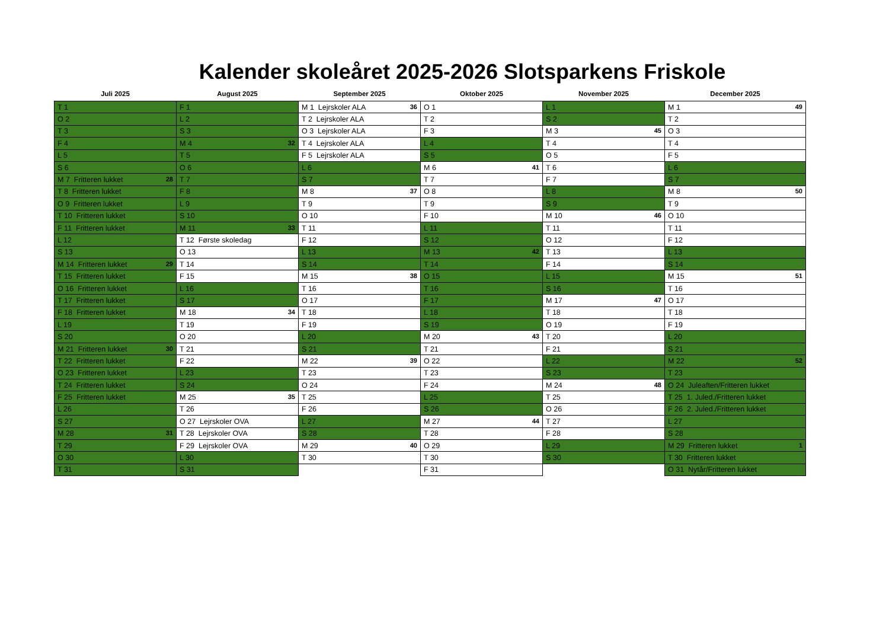Kalender skoleåret 2025-2026 Slotsparkens Friskole
| Juli 2025 | August 2025 | September 2025 | Oktober 2025 | November 2025 | December 2025 |
| --- | --- | --- | --- | --- | --- |
| T 1 | F 1 | M 1 Lejrskoler ALA 36 | O 1 | L 1 | M 1 49 |
| O 2 | L 2 | T 2 Lejrskoler ALA | T 2 | S 2 | T 2 |
| T 3 | S 3 | O 3 Lejrskoler ALA | F 3 | M 3 45 | O 3 |
| F 4 | M 4 32 | T 4 Lejrskoler ALA | L 4 | T 4 | T 4 |
| L 5 | T 5 | F 5 Lejrskoler ALA | S 5 | O 5 | F 5 |
| S 6 | O 6 | L 6 | M 6 41 | T 6 | L 6 |
| M 7 Fritteren lukket 28 | T 7 | S 7 | T 7 | F 7 | S 7 |
| T 8 Fritteren lukket | F 8 | M 8 37 | O 8 | L 8 | M 8 50 |
| O 9 Fritteren lukket | L 9 | T 9 | T 9 | S 9 | T 9 |
| T 10 Fritteren lukket | S 10 | O 10 | F 10 | M 10 46 | O 10 |
| F 11 Fritteren lukket | M 11 33 | T 11 | L 11 | T 11 | T 11 |
| L 12 | T 12 Første skoledag | F 12 | S 12 | O 12 | F 12 |
| S 13 | O 13 | L 13 | M 13 42 | T 13 | L 13 |
| M 14 Fritteren lukket 29 | T 14 | S 14 | T 14 | F 14 | S 14 |
| T 15 Fritteren lukket | F 15 | M 15 38 | O 15 | L 15 | M 15 51 |
| O 16 Fritteren lukket | L 16 | T 16 | T 16 | S 16 | T 16 |
| T 17 Fritteren lukket | S 17 | O 17 | F 17 | M 17 47 | O 17 |
| F 18 Fritteren lukket | M 18 34 | T 18 | L 18 | T 18 | T 18 |
| L 19 | T 19 | F 19 | S 19 | O 19 | F 19 |
| S 20 | O 20 | L 20 | M 20 43 | T 20 | L 20 |
| M 21 Fritteren lukket 30 | T 21 | S 21 | T 21 | F 21 | S 21 |
| T 22 Fritteren lukket | F 22 | M 22 39 | O 22 | L 22 | M 22 52 |
| O 23 Fritteren lukket | L 23 | T 23 | T 23 | S 23 | T 23 |
| T 24 Fritteren lukket | S 24 | O 24 | F 24 | M 24 48 | O 24 Juleaften/Fritteren lukket |
| F 25 Fritteren lukket | M 25 35 | T 25 | L 25 | T 25 | T 25 1. Juled./Fritteren lukket |
| L 26 | T 26 | F 26 | S 26 | O 26 | F 26 2. Juled./Fritteren lukket |
| S 27 | O 27 Lejrskoler OVA | L 27 | M 27 44 | T 27 | L 27 |
| M 28 31 | T 28 Lejrskoler OVA | S 28 | T 28 | F 28 | S 28 |
| T 29 | F 29 Lejrskoler OVA | M 29 40 | O 29 | L 29 | M 29 Fritteren lukket 1 |
| O 30 | L 30 | T 30 | T 30 | S 30 | T 30 Fritteren lukket |
| T 31 | S 31 | | F 31 | | O 31 Nytår/Fritteren lukket |